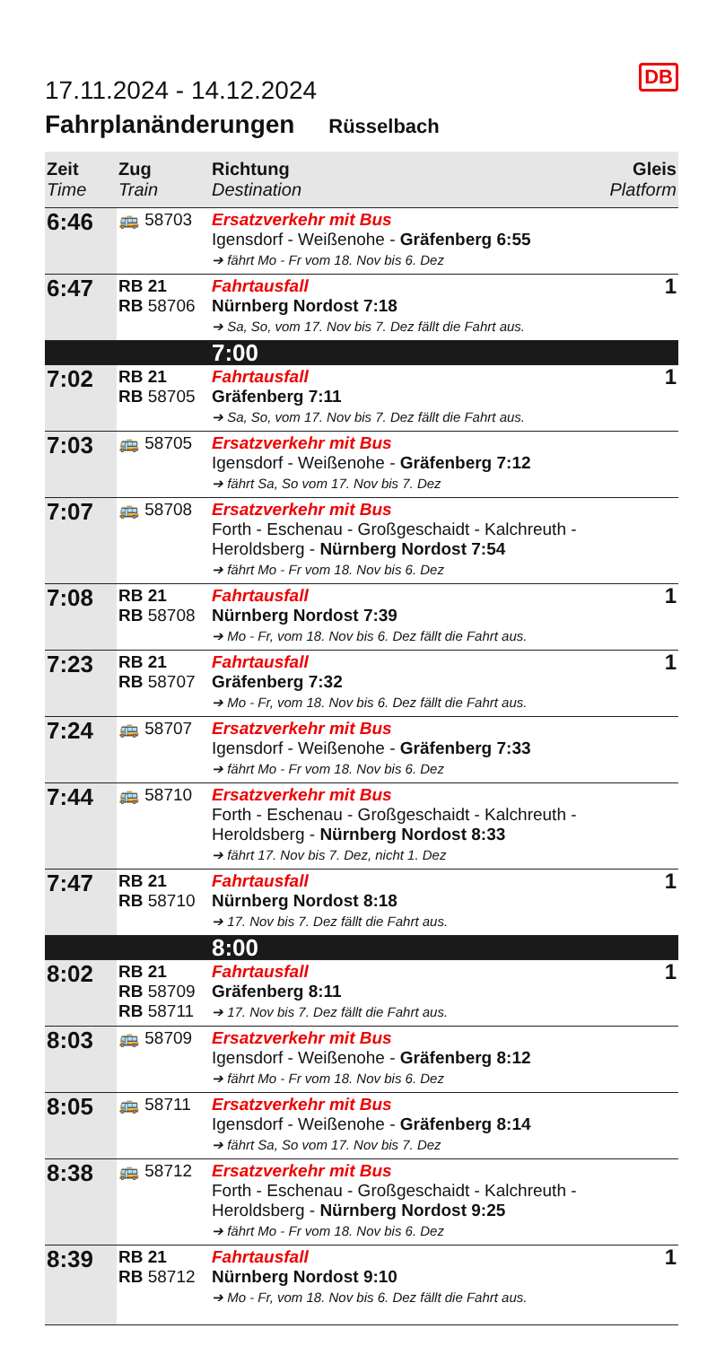DB
17.11.2024 - 14.12.2024
Fahrplanänderungen Rüsselbach
| Zeit Time | Zug Train | Richtung Destination | Gleis Platform |
| --- | --- | --- | --- |
| 6:46 | 🚌 58703 | Ersatzverkehr mit Bus Igensdorf - Weißenohe - Gräfenberg 6:55 ➔ fährt Mo - Fr vom 18. Nov bis 6. Dez | |
| 6:47 | RB 21 RB 58706 | Fahrtausfall Nürnberg Nordost 7:18 ➔ Sa, So, vom 17. Nov bis 7. Dez fällt die Fahrt aus. | 1 |
| | | 7:00 | |
| 7:02 | RB 21 RB 58705 | Fahrtausfall Gräfenberg 7:11 ➔ Sa, So, vom 17. Nov bis 7. Dez fällt die Fahrt aus. | 1 |
| 7:03 | 🚌 58705 | Ersatzverkehr mit Bus Igensdorf - Weißenohe - Gräfenberg 7:12 ➔ fährt Sa, So vom 17. Nov bis 7. Dez | |
| 7:07 | 🚌 58708 | Ersatzverkehr mit Bus Forth - Eschenau - Großgeschaidt - Kalchreuth - Heroldsberg - Nürnberg Nordost 7:54 ➔ fährt Mo - Fr vom 18. Nov bis 6. Dez | |
| 7:08 | RB 21 RB 58708 | Fahrtausfall Nürnberg Nordost 7:39 ➔ Mo - Fr, vom 18. Nov bis 6. Dez fällt die Fahrt aus. | 1 |
| 7:23 | RB 21 RB 58707 | Fahrtausfall Gräfenberg 7:32 ➔ Mo - Fr, vom 18. Nov bis 6. Dez fällt die Fahrt aus. | 1 |
| 7:24 | 🚌 58707 | Ersatzverkehr mit Bus Igensdorf - Weißenohe - Gräfenberg 7:33 ➔ fährt Mo - Fr vom 18. Nov bis 6. Dez | |
| 7:44 | 🚌 58710 | Ersatzverkehr mit Bus Forth - Eschenau - Großgeschaidt - Kalchreuth - Heroldsberg - Nürnberg Nordost 8:33 ➔ fährt 17. Nov bis 7. Dez, nicht 1. Dez | |
| 7:47 | RB 21 RB 58710 | Fahrtausfall Nürnberg Nordost 8:18 ➔ 17. Nov bis 7. Dez fällt die Fahrt aus. | 1 |
| | | 8:00 | |
| 8:02 | RB 21 RB 58709 RB 58711 | Fahrtausfall Gräfenberg 8:11 ➔ 17. Nov bis 7. Dez fällt die Fahrt aus. | 1 |
| 8:03 | 🚌 58709 | Ersatzverkehr mit Bus Igensdorf - Weißenohe - Gräfenberg 8:12 ➔ fährt Mo - Fr vom 18. Nov bis 6. Dez | |
| 8:05 | 🚌 58711 | Ersatzverkehr mit Bus Igensdorf - Weißenohe - Gräfenberg 8:14 ➔ fährt Sa, So vom 17. Nov bis 7. Dez | |
| 8:38 | 🚌 58712 | Ersatzverkehr mit Bus Forth - Eschenau - Großgeschaidt - Kalchreuth - Heroldsberg - Nürnberg Nordost 9:25 ➔ fährt Mo - Fr vom 18. Nov bis 6. Dez | |
| 8:39 | RB 21 RB 58712 | Fahrtausfall Nürnberg Nordost 9:10 ➔ Mo - Fr, vom 18. Nov bis 6. Dez fällt die Fahrt aus. | 1 |